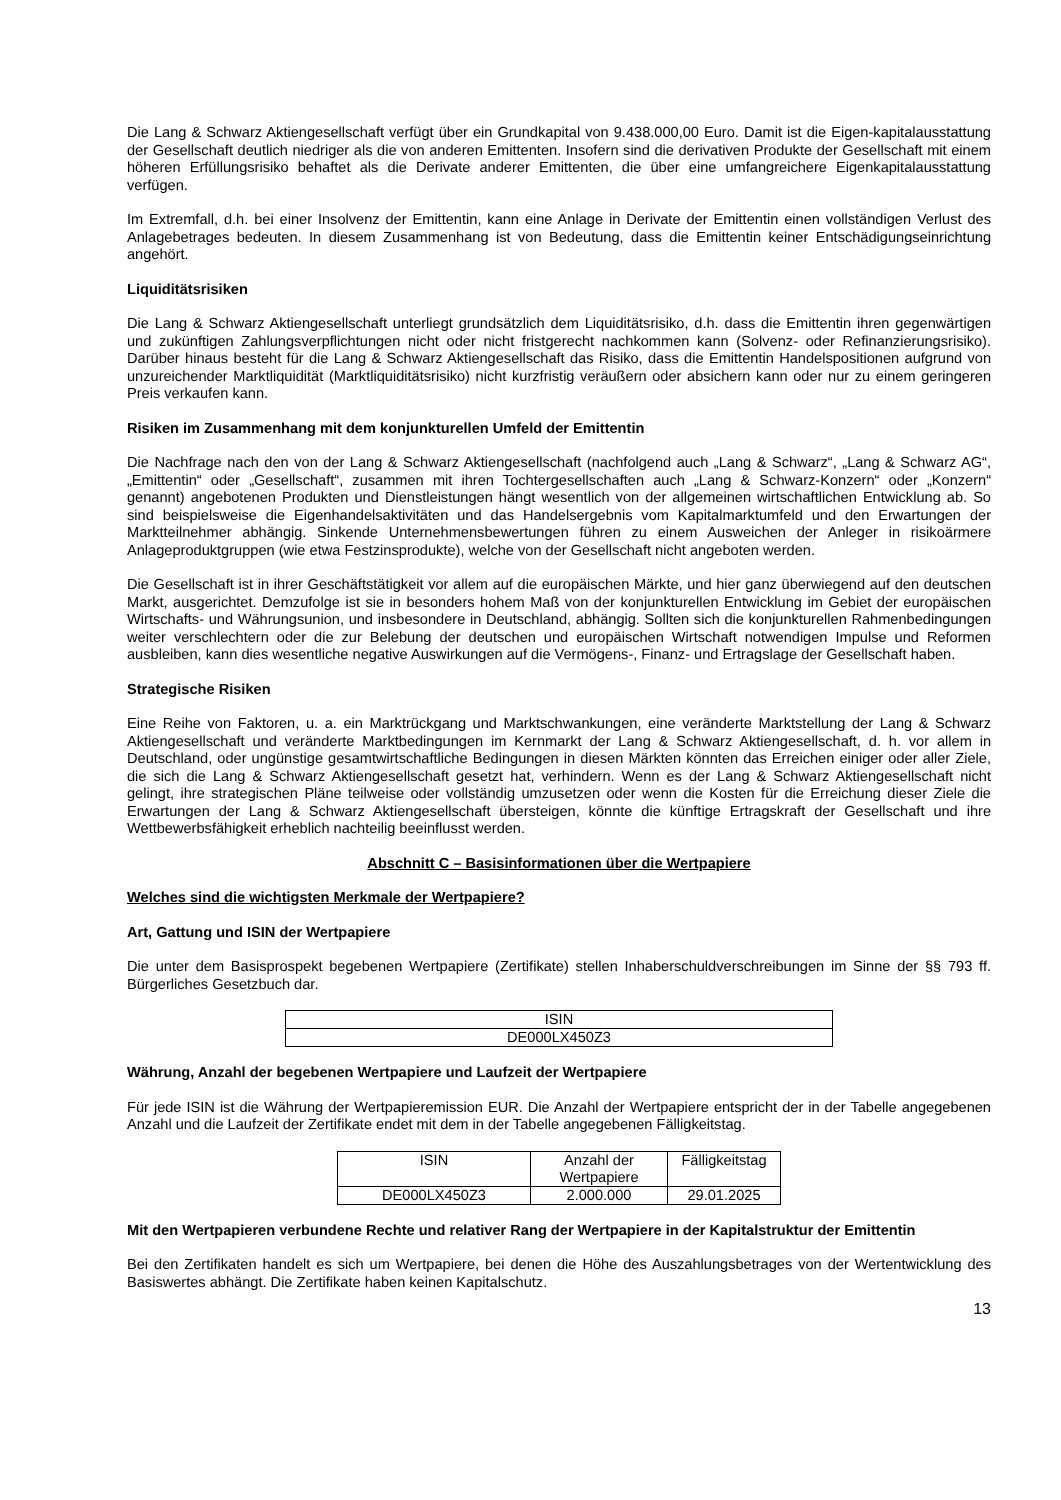Die Lang & Schwarz Aktiengesellschaft verfügt über ein Grundkapital von 9.438.000,00 Euro. Damit ist die Eigen-kapitalausstattung der Gesellschaft deutlich niedriger als die von anderen Emittenten. Insofern sind die derivativen Produkte der Gesellschaft mit einem höheren Erfüllungsrisiko behaftet als die Derivate anderer Emittenten, die über eine umfangreichere Eigenkapitalausstattung verfügen.
Im Extremfall, d.h. bei einer Insolvenz der Emittentin, kann eine Anlage in Derivate der Emittentin einen vollständigen Verlust des Anlagebetrages bedeuten. In diesem Zusammenhang ist von Bedeutung, dass die Emittentin keiner Entschädigungseinrichtung angehört.
Liquiditätsrisiken
Die Lang & Schwarz Aktiengesellschaft unterliegt grundsätzlich dem Liquiditätsrisiko, d.h. dass die Emittentin ihren gegenwärtigen und zukünftigen Zahlungsverpflichtungen nicht oder nicht fristgerecht nachkommen kann (Solvenz- oder Refinanzierungsrisiko). Darüber hinaus besteht für die Lang & Schwarz Aktiengesellschaft das Risiko, dass die Emittentin Handelspositionen aufgrund von unzureichender Marktliquidität (Marktliquiditätsrisiko) nicht kurzfristig veräußern oder absichern kann oder nur zu einem geringeren Preis verkaufen kann.
Risiken im Zusammenhang mit dem konjunkturellen Umfeld der Emittentin
Die Nachfrage nach den von der Lang & Schwarz Aktiengesellschaft (nachfolgend auch „Lang & Schwarz“, „Lang & Schwarz AG“, „Emittentin“ oder „Gesellschaft“, zusammen mit ihren Tochtergesellschaften auch „Lang & Schwarz-Konzern“ oder „Konzern“ genannt) angebotenen Produkten und Dienstleistungen hängt wesentlich von der allgemeinen wirtschaftlichen Entwicklung ab. So sind beispielsweise die Eigenhandelsaktivitäten und das Handelsergebnis vom Kapitalmarktumfeld und den Erwartungen der Marktteilnehmer abhängig. Sinkende Unternehmensbewertungen führen zu einem Ausweichen der Anleger in risikoärmere Anlageproduktgruppen (wie etwa Festzinsprodukte), welche von der Gesellschaft nicht angeboten werden.
Die Gesellschaft ist in ihrer Geschäftstätigkeit vor allem auf die europäischen Märkte, und hier ganz überwiegend auf den deutschen Markt, ausgerichtet. Demzufolge ist sie in besonders hohem Maß von der konjunkturellen Entwicklung im Gebiet der europäischen Wirtschafts- und Währungsunion, und insbesondere in Deutschland, abhängig. Sollten sich die konjunkturellen Rahmenbedingungen weiter verschlechtern oder die zur Belebung der deutschen und europäischen Wirtschaft notwendigen Impulse und Reformen ausbleiben, kann dies wesentliche negative Auswirkungen auf die Vermögens-, Finanz- und Ertragslage der Gesellschaft haben.
Strategische Risiken
Eine Reihe von Faktoren, u. a. ein Marktrückgang und Marktschwankungen, eine veränderte Marktstellung der Lang & Schwarz Aktiengesellschaft und veränderte Marktbedingungen im Kernmarkt der Lang & Schwarz Aktiengesellschaft, d. h. vor allem in Deutschland, oder ungünstige gesamtwirtschaftliche Bedingungen in diesen Märkten könnten das Erreichen einiger oder aller Ziele, die sich die Lang & Schwarz Aktiengesellschaft gesetzt hat, verhindern. Wenn es der Lang & Schwarz Aktiengesellschaft nicht gelingt, ihre strategischen Pläne teilweise oder vollständig umzusetzen oder wenn die Kosten für die Erreichung dieser Ziele die Erwartungen der Lang & Schwarz Aktiengesellschaft übersteigen, könnte die künftige Ertragskraft der Gesellschaft und ihre Wettbewerbsfähigkeit erheblich nachteilig beeinflusst werden.
Abschnitt C – Basisinformationen über die Wertpapiere
Welches sind die wichtigsten Merkmale der Wertpapiere?
Art, Gattung und ISIN der Wertpapiere
Die unter dem Basisprospekt begebenen Wertpapiere (Zertifikate) stellen Inhaberschuldverschreibungen im Sinne der §§ 793 ff. Bürgerliches Gesetzbuch dar.
| ISIN |
| DE000LX450Z3 |
Währung, Anzahl der begebenen Wertpapiere und Laufzeit der Wertpapiere
Für jede ISIN ist die Währung der Wertpapieremission EUR. Die Anzahl der Wertpapiere entspricht der in der Tabelle angegebenen Anzahl und die Laufzeit der Zertifikate endet mit dem in der Tabelle angegebenen Fälligkeitstag.
| ISIN | Anzahl der Wertpapiere | Fälligkeitstag |
| DE000LX450Z3 | 2.000.000 | 29.01.2025 |
Mit den Wertpapieren verbundene Rechte und relativer Rang der Wertpapiere in der Kapitalstruktur der Emittentin
Bei den Zertifikaten handelt es sich um Wertpapiere, bei denen die Höhe des Auszahlungsbetrages von der Wertentwicklung des Basiswertes abhängt. Die Zertifikate haben keinen Kapitalschutz.
13